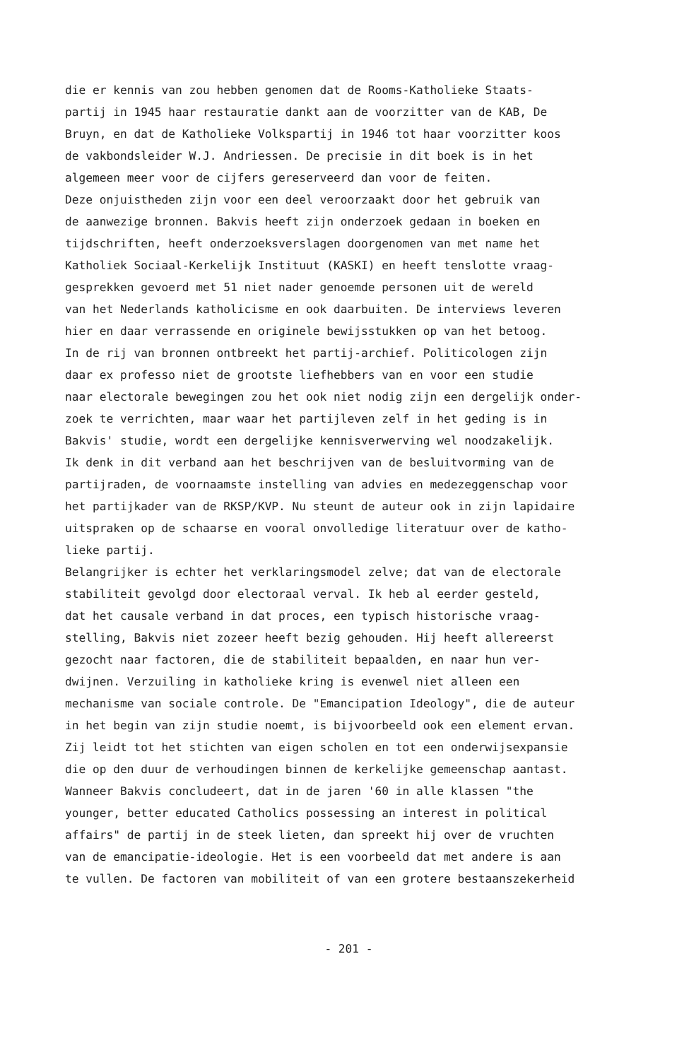die er kennis van zou hebben genomen dat de Rooms-Katholieke Staats- partij in 1945 haar restauratie dankt aan de voorzitter van de KAB, De Bruyn, en dat de Katholieke Volkspartij in 1946 tot haar voorzitter koos de vakbondsleider W.J. Andriessen. De precisie in dit boek is in het algemeen meer voor de cijfers gereserveerd dan voor de feiten. Deze onjuistheden zijn voor een deel veroorzaakt door het gebruik van de aanwezige bronnen. Bakvis heeft zijn onderzoek gedaan in boeken en tijdschriften, heeft onderzoeksverslagen doorgenomen van met name het Katholiek Sociaal-Kerkelijk Instituut (KASKI) en heeft tenslotte vraag- gesprekken gevoerd met 51 niet nader genoemde personen uit de wereld van het Nederlands katholicisme en ook daarbuiten. De interviews leveren hier en daar verrassende en originele bewijsstukken op van het betoog. In de rij van bronnen ontbreekt het partij-archief. Politicologen zijn daar ex professo niet de grootste liefhebbers van en voor een studie naar electorale bewegingen zou het ook niet nodig zijn een dergelijk onder- zoek te verrichten, maar waar het partijleven zelf in het geding is in Bakvis' studie, wordt een dergelijke kennisverwerving wel noodzakelijk. Ik denk in dit verband aan het beschrijven van de besluitvorming van de partijraden, de voornaamste instelling van advies en medezeggenschap voor het partijkader van de RKSP/KVP. Nu steunt de auteur ook in zijn lapidaire uitspraken op de schaarse en vooral onvolledige literatuur over de katho- lieke partij. Belangrijker is echter het verklaringsmodel zelve; dat van de electorale stabiliteit gevolgd door electoraal verval. Ik heb al eerder gesteld, dat het causale verband in dat proces, een typisch historische vraag- stelling, Bakvis niet zozeer heeft bezig gehouden. Hij heeft allereerst gezocht naar factoren, die de stabiliteit bepaalden, en naar hun ver- dwijnen. Verzuiling in katholieke kring is evenwel niet alleen een mechanisme van sociale controle. De "Emancipation Ideology", die de auteur in het begin van zijn studie noemt, is bijvoorbeeld ook een element ervan. Zij leidt tot het stichten van eigen scholen en tot een onderwijsexpansie die op den duur de verhoudingen binnen de kerkelijke gemeenschap aantast. Wanneer Bakvis concludeert, dat in de jaren '60 in alle klassen "the younger, better educated Catholics possessing an interest in political affairs" de partij in de steek lieten, dan spreekt hij over de vruchten van de emancipatie-ideologie. Het is een voorbeeld dat met andere is aan te vullen. De factoren van mobiliteit of van een grotere bestaanszekerheid
- 201 -